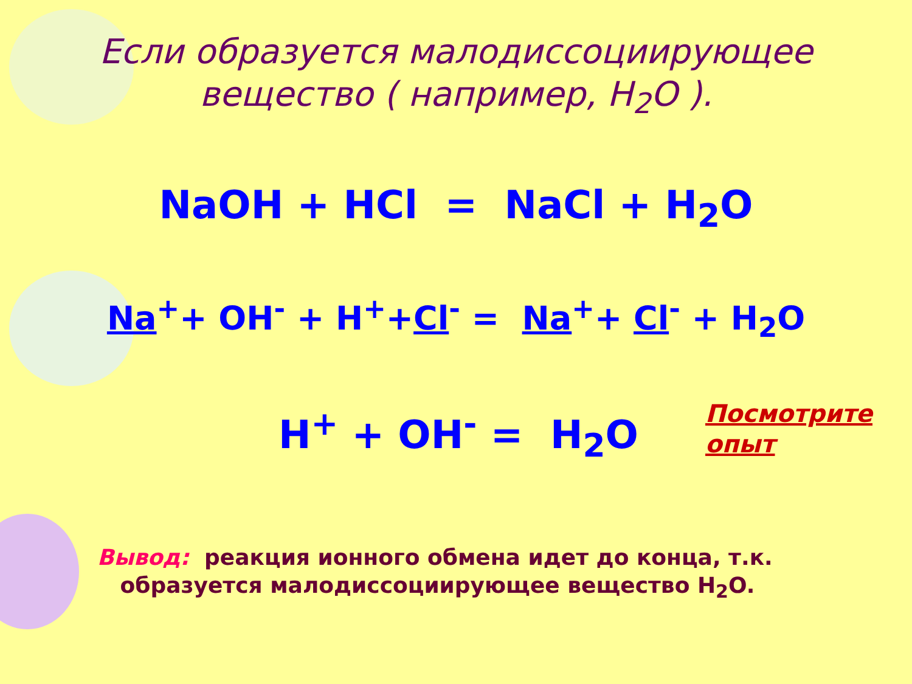Если образуется малодиссоциирующее
вещество ( например, H<sub>2</sub>O ).
NaOH + HCl = NaCl + H<sub>2</sub>O
Na<sup>+</sup>+ OH<sup>-</sup> + H<sup>+</sup>+Cl<sup>-</sup> = Na<sup>+</sup>+ Cl<sup>-</sup> + H<sub>2</sub>O
H<sup>+</sup> + OH<sup>-</sup> = H<sub>2</sub>O
Посмотрите
опыт
Вывод: реакция ионного обмена идет до конца, т.к.
образуется малодиссоциирующее вещество H<sub>2</sub>O.